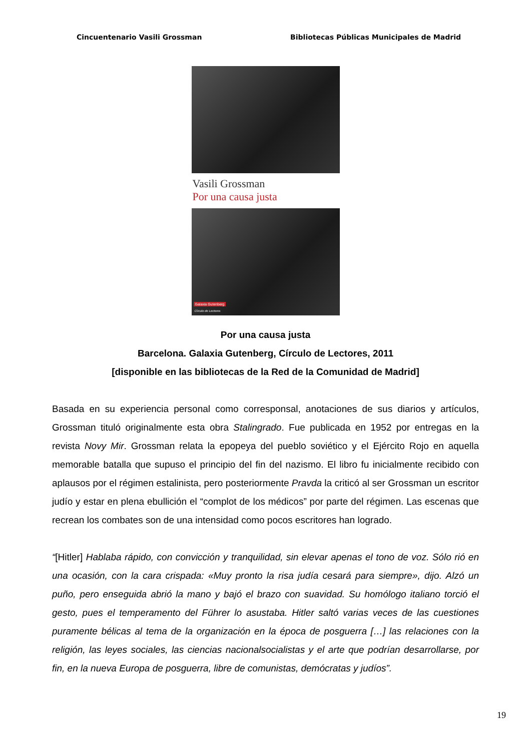Cincuentenario Vasili Grossman Bibliotecas Públicas Municipales de Madrid
Vasili Grossman
Por una causa justa
Galaxia Gutenberg
Círculo de Lectores
Por una causa justa
Barcelona. Galaxia Gutenberg, Círculo de Lectores, 2011
[disponible en las bibliotecas de la Red de la Comunidad de Madrid]
Basada en su experiencia personal como corresponsal, anotaciones de sus diarios y artículos, Grossman tituló originalmente esta obra Stalingrado. Fue publicada en 1952 por entregas en la revista Novy Mir. Grossman relata la epopeya del pueblo soviético y el Ejército Rojo en aquella memorable batalla que supuso el principio del fin del nazismo. El libro fu inicialmente recibido con aplausos por el régimen estalinista, pero posteriormente Pravda la criticó al ser Grossman un escritor judío y estar en plena ebullición el “complot de los médicos” por parte del régimen. Las escenas que recrean los combates son de una intensidad como pocos escritores han logrado.
“[Hitler] Hablaba rápido, con convicción y tranquilidad, sin elevar apenas el tono de voz. Sólo rió en una ocasión, con la cara crispada: «Muy pronto la risa judía cesará para siempre», dijo. Alzó un puño, pero enseguida abrió la mano y bajó el brazo con suavidad. Su homólogo italiano torció el gesto, pues el temperamento del Führer lo asustaba. Hitler saltó varias veces de las cuestiones puramente bélicas al tema de la organización en la época de posguerra […] las relaciones con la religión, las leyes sociales, las ciencias nacionalsocialistas y el arte que podrían desarrollarse, por fin, en la nueva Europa de posguerra, libre de comunistas, demócratas y judíos”.
19